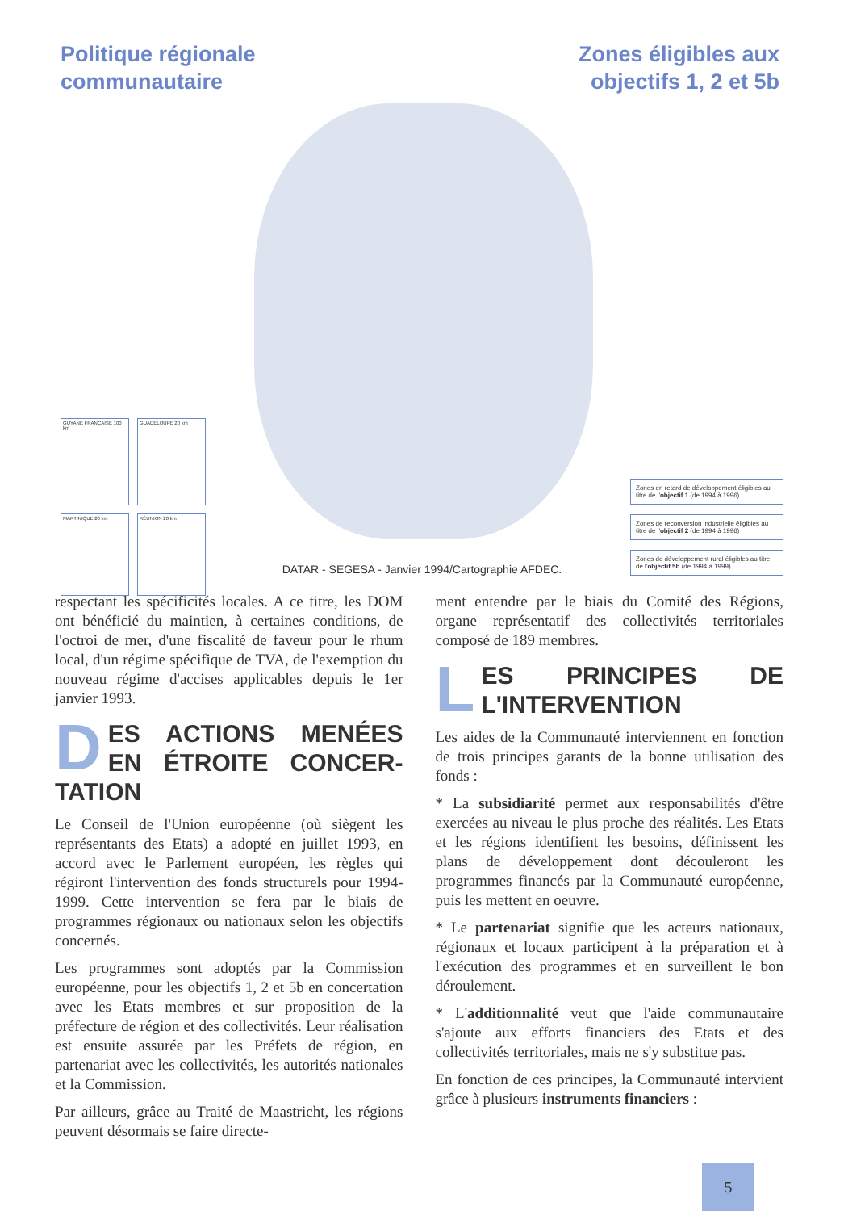Politique régionale
communautaire
Zones éligibles aux
objectifs 1, 2 et 5b
GUYANE FRANÇAISE 100 km
GUADELOUPE 20 km
MARTINIQUE 20 km
RÉUNION 20 km
DATAR - SEGESA - Janvier 1994/Cartographie AFDEC.
Zones en retard de développement éligibles au titre de l'objectif 1 (de 1994 à 1996)
Zones de reconversion industrielle éligibles au titre de l'objectif 2 (de 1994 à 1996)
Zones de développement rural éligibles au titre de l'objectif 5b (de 1994 à 1999)
respectant les spécificités locales. A ce titre, les DOM ont bénéficié du maintien, à certaines conditions, de l'octroi de mer, d'une fiscalité de faveur pour le rhum local, d'un régime spécifique de TVA, de l'exemption du nouveau régime d'accises applicables depuis le 1er janvier 1993.
DES ACTIONS MENÉES EN ÉTROITE CONCER-TATION
Le Conseil de l'Union européenne (où siègent les représentants des Etats) a adopté en juillet 1993, en accord avec le Parlement européen, les règles qui régiront l'intervention des fonds structurels pour 1994-1999. Cette intervention se fera par le biais de programmes régionaux ou nationaux selon les objectifs concernés.
Les programmes sont adoptés par la Commission européenne, pour les objectifs 1, 2 et 5b en concertation avec les Etats membres et sur proposition de la préfecture de région et des collectivités. Leur réalisation est ensuite assurée par les Préfets de région, en partenariat avec les collectivités, les autorités nationales et la Commission.
Par ailleurs, grâce au Traité de Maastricht, les régions peuvent désormais se faire directe-
ment entendre par le biais du Comité des Régions, organe représentatif des collectivités territoriales composé de 189 membres.
LES PRINCIPES DE L'INTERVENTION
Les aides de la Communauté interviennent en fonction de trois principes garants de la bonne utilisation des fonds :
* La subsidiarité permet aux responsabilités d'être exercées au niveau le plus proche des réalités. Les Etats et les régions identifient les besoins, définissent les plans de développement dont découleront les programmes financés par la Communauté européenne, puis les mettent en oeuvre.
* Le partenariat signifie que les acteurs nationaux, régionaux et locaux participent à la préparation et à l'exécution des programmes et en surveillent le bon déroulement.
* L'additionnalité veut que l'aide communautaire s'ajoute aux efforts financiers des Etats et des collectivités territoriales, mais ne s'y substitue pas.
En fonction de ces principes, la Communauté intervient grâce à plusieurs instruments financiers :
5